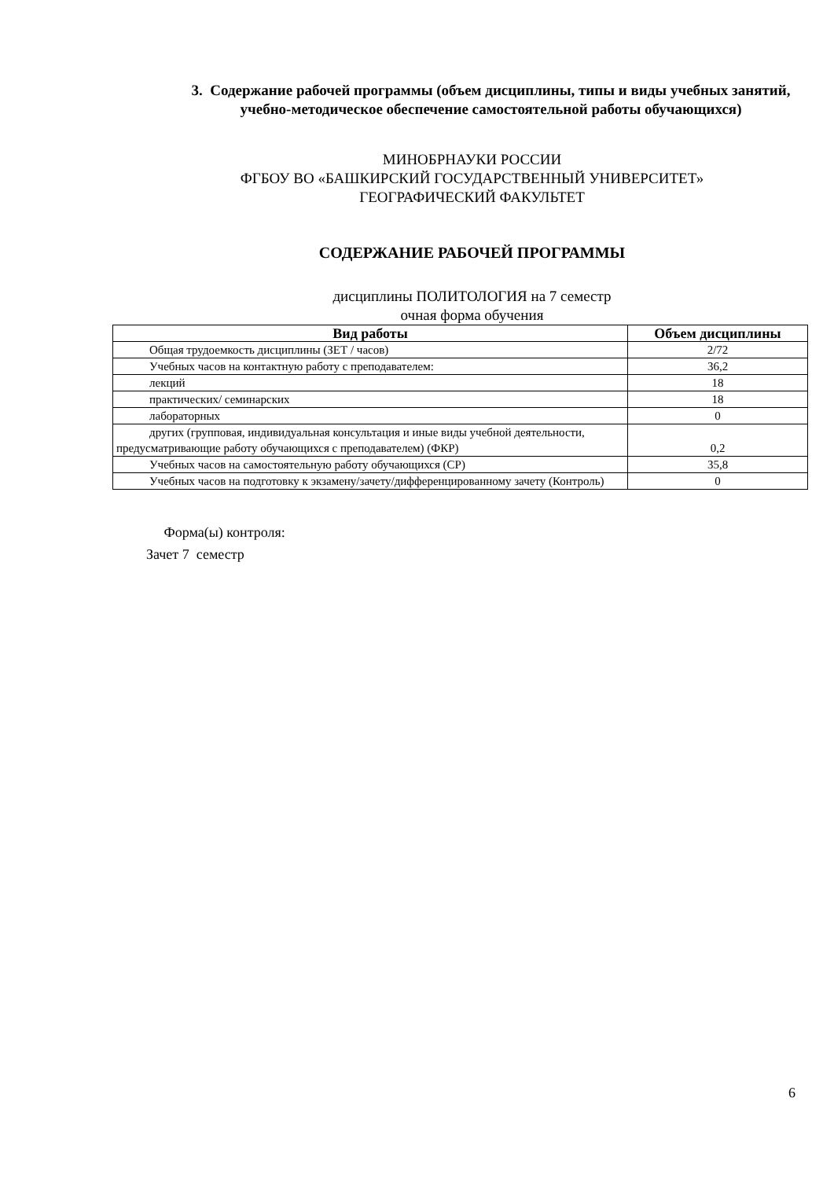3. Содержание рабочей программы (объем дисциплины, типы и виды учебных занятий, учебно-методическое обеспечение самостоятельной работы обучающихся)
МИНОБРНАУКИ РОССИИ
ФГБОУ ВО «БАШКИРСКИЙ ГОСУДАРСТВЕННЫЙ УНИВЕРСИТЕТ»
ГЕОГРАФИЧЕСКИЙ ФАКУЛЬТЕТ
СОДЕРЖАНИЕ РАБОЧЕЙ ПРОГРАММЫ
дисциплины ПОЛИТОЛОГИЯ на 7 семестр
очная форма обучения
| Вид работы | Объем дисциплины |
| --- | --- |
| Общая трудоемкость дисциплины (ЗЕТ / часов) | 2/72 |
| Учебных часов на контактную работу с преподавателем: | 36,2 |
| лекций | 18 |
| практических/ семинарских | 18 |
| лабораторных | 0 |
| других (групповая, индивидуальная консультация и иные виды учебной деятельности, предусматривающие работу обучающихся с преподавателем) (ФКР) | 0,2 |
| Учебных часов на самостоятельную работу обучающихся (СР) | 35,8 |
| Учебных часов на подготовку к экзамену/зачету/дифференцированному зачету (Контроль) | 0 |
Форма(ы) контроля:
Зачет 7 семестр
6